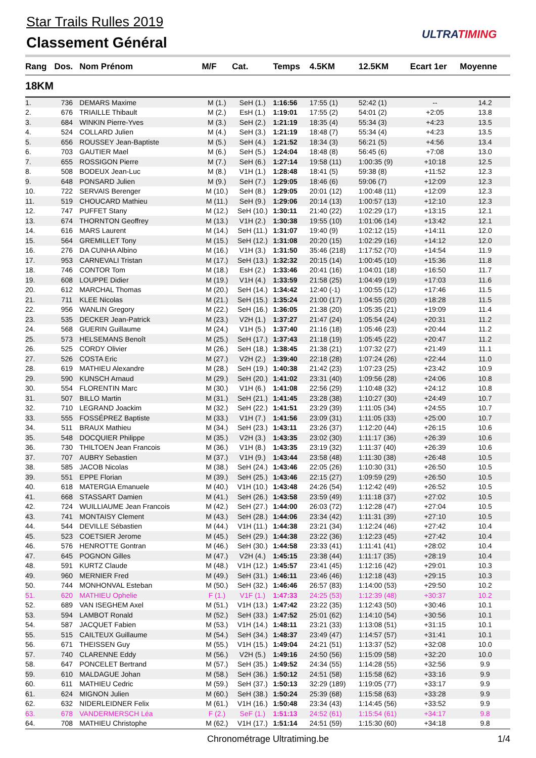Star Trails Rulles 2019
Classement Général ULTRATIMING
| Rang | Dos. | Nom Prénom | M/F | Cat. | Temps | 4.5KM | 12.5KM | Ecart 1er | Moyenne |
| --- | --- | --- | --- | --- | --- | --- | --- | --- | --- |
| 18KM | | | | | | | | | |
| 1. | 736 | DEMARS Maxime | M (1.) | SeH (1.) | 1:16:56 | 17:55 (1) | 52:42 (1) | -- | 14.2 |
| 2. | 676 | TRIAILLE Thibault | M (2.) | EsH (1.) | 1:19:01 | 17:55 (2) | 54:01 (2) | +2:05 | 13.8 |
| 3. | 684 | WINKIN Pierre-Yves | M (3.) | SeH (2.) | 1:21:19 | 18:35 (4) | 55:34 (3) | +4:23 | 13.5 |
| 4. | 524 | COLLARD Julien | M (4.) | SeH (3.) | 1:21:19 | 18:48 (7) | 55:34 (4) | +4:23 | 13.5 |
| 5. | 656 | ROUSSEY Jean-Baptiste | M (5.) | SeH (4.) | 1:21:52 | 18:34 (3) | 56:21 (5) | +4:56 | 13.4 |
| 6. | 703 | GAUTIER Mael | M (6.) | SeH (5.) | 1:24:04 | 18:48 (8) | 56:45 (6) | +7:08 | 13.0 |
| 7. | 655 | ROSSIGON Pierre | M (7.) | SeH (6.) | 1:27:14 | 19:58 (11) | 1:00:35 (9) | +10:18 | 12.5 |
| 8. | 508 | BODEUX Jean-Luc | M (8.) | V1H (1.) | 1:28:48 | 18:41 (5) | 59:38 (8) | +11:52 | 12.3 |
| 9. | 648 | PONSARD Julien | M (9.) | SeH (7.) | 1:29:05 | 18:46 (6) | 59:06 (7) | +12:09 | 12.3 |
| 10. | 722 | SERVAIS Berenger | M (10.) | SeH (8.) | 1:29:05 | 20:01 (12) | 1:00:48 (11) | +12:09 | 12.3 |
| 11. | 519 | CHOUCARD Mathieu | M (11.) | SeH (9.) | 1:29:06 | 20:14 (13) | 1:00:57 (13) | +12:10 | 12.3 |
| 12. | 747 | PUFFET Stany | M (12.) | SeH (10.) | 1:30:11 | 21:40 (22) | 1:02:29 (17) | +13:15 | 12.1 |
| 13. | 674 | THORNTON Geoffrey | M (13.) | V1H (2.) | 1:30:38 | 19:55 (10) | 1:01:06 (14) | +13:42 | 12.1 |
| 14. | 616 | MARS Laurent | M (14.) | SeH (11.) | 1:31:07 | 19:40 (9) | 1:02:12 (15) | +14:11 | 12.0 |
| 15. | 564 | GREMILLET Tony | M (15.) | SeH (12.) | 1:31:08 | 20:20 (15) | 1:02:29 (16) | +14:12 | 12.0 |
| 16. | 276 | DA CUNHA Albino | M (16.) | V1H (3.) | 1:31:50 | 35:46 (218) | 1:17:52 (70) | +14:54 | 11.9 |
| 17. | 953 | CARNEVALI Tristan | M (17.) | SeH (13.) | 1:32:32 | 20:15 (14) | 1:00:45 (10) | +15:36 | 11.8 |
| 18. | 746 | CONTOR Tom | M (18.) | EsH (2.) | 1:33:46 | 20:41 (16) | 1:04:01 (18) | +16:50 | 11.7 |
| 19. | 608 | LOUPPE Didier | M (19.) | V1H (4.) | 1:33:59 | 21:58 (25) | 1:04:49 (19) | +17:03 | 11.6 |
| 20. | 612 | MARCHAL Thomas | M (20.) | SeH (14.) | 1:34:42 | 12:40 (-1) | 1:00:55 (12) | +17:46 | 11.5 |
| 21. | 711 | KLEE Nicolas | M (21.) | SeH (15.) | 1:35:24 | 21:00 (17) | 1:04:55 (20) | +18:28 | 11.5 |
| 22. | 956 | WANLIN Gregory | M (22.) | SeH (16.) | 1:36:05 | 21:38 (20) | 1:05:35 (21) | +19:09 | 11.4 |
| 23. | 535 | DECKER Jean-Patrick | M (23.) | V2H (1.) | 1:37:27 | 21:47 (24) | 1:05:54 (24) | +20:31 | 11.2 |
| 24. | 568 | GUERIN Guillaume | M (24.) | V1H (5.) | 1:37:40 | 21:16 (18) | 1:05:46 (23) | +20:44 | 11.2 |
| 25. | 573 | HELSEMANS Benoît | M (25.) | SeH (17.) | 1:37:43 | 21:18 (19) | 1:05:45 (22) | +20:47 | 11.2 |
| 26. | 525 | CORDY Olivier | M (26.) | SeH (18.) | 1:38:45 | 21:38 (21) | 1:07:32 (27) | +21:49 | 11.1 |
| 27. | 526 | COSTA Eric | M (27.) | V2H (2.) | 1:39:40 | 22:18 (28) | 1:07:24 (26) | +22:44 | 11.0 |
| 28. | 619 | MATHIEU Alexandre | M (28.) | SeH (19.) | 1:40:38 | 21:42 (23) | 1:07:23 (25) | +23:42 | 10.9 |
| 29. | 590 | KUNSCH Arnaud | M (29.) | SeH (20.) | 1:41:02 | 23:31 (40) | 1:09:56 (28) | +24:06 | 10.8 |
| 30. | 554 | FLORENTIN Marc | M (30.) | V1H (6.) | 1:41:08 | 22:56 (29) | 1:10:48 (32) | +24:12 | 10.8 |
| 31. | 507 | BILLO Martin | M (31.) | SeH (21.) | 1:41:45 | 23:28 (38) | 1:10:27 (30) | +24:49 | 10.7 |
| 32. | 710 | LEGRAND Joackim | M (32.) | SeH (22.) | 1:41:51 | 23:29 (39) | 1:11:05 (34) | +24:55 | 10.7 |
| 33. | 555 | FOSSÉPREZ Baptiste | M (33.) | V1H (7.) | 1:41:56 | 23:09 (31) | 1:11:05 (33) | +25:00 | 10.7 |
| 34. | 511 | BRAUX Mathieu | M (34.) | SeH (23.) | 1:43:11 | 23:26 (37) | 1:12:20 (44) | +26:15 | 10.6 |
| 35. | 548 | DOCQUIER Philippe | M (35.) | V2H (3.) | 1:43:35 | 23:02 (30) | 1:11:17 (36) | +26:39 | 10.6 |
| 36. | 730 | THILTOEN Jean Francois | M (36.) | V1H (8.) | 1:43:35 | 23:19 (32) | 1:11:37 (40) | +26:39 | 10.6 |
| 37. | 707 | AUBRY Sebastien | M (37.) | V1H (9.) | 1:43:44 | 23:58 (48) | 1:11:30 (38) | +26:48 | 10.5 |
| 38. | 585 | JACOB Nicolas | M (38.) | SeH (24.) | 1:43:46 | 22:05 (26) | 1:10:30 (31) | +26:50 | 10.5 |
| 39. | 551 | EPPE Florian | M (39.) | SeH (25.) | 1:43:46 | 22:15 (27) | 1:09:59 (29) | +26:50 | 10.5 |
| 40. | 618 | MATERGIA Emanuele | M (40.) | V1H (10.) | 1:43:48 | 24:26 (54) | 1:12:42 (49) | +26:52 | 10.5 |
| 41. | 668 | STASSART Damien | M (41.) | SeH (26.) | 1:43:58 | 23:59 (49) | 1:11:18 (37) | +27:02 | 10.5 |
| 42. | 724 | WUILLIAUME Jean Francois | M (42.) | SeH (27.) | 1:44:00 | 26:03 (72) | 1:12:28 (47) | +27:04 | 10.5 |
| 43. | 741 | MONTAISY Clement | M (43.) | SeH (28.) | 1:44:06 | 23:34 (42) | 1:11:31 (39) | +27:10 | 10.5 |
| 44. | 544 | DEVILLE Sébastien | M (44.) | V1H (11.) | 1:44:38 | 23:21 (34) | 1:12:24 (46) | +27:42 | 10.4 |
| 45. | 523 | COETSIER Jerome | M (45.) | SeH (29.) | 1:44:38 | 23:22 (36) | 1:12:23 (45) | +27:42 | 10.4 |
| 46. | 576 | HENROTTE Gontran | M (46.) | SeH (30.) | 1:44:58 | 23:33 (41) | 1:11:41 (41) | +28:02 | 10.4 |
| 47. | 645 | POGNON Gilles | M (47.) | V2H (4.) | 1:45:15 | 23:38 (44) | 1:11:17 (35) | +28:19 | 10.4 |
| 48. | 591 | KURTZ Claude | M (48.) | V1H (12.) | 1:45:57 | 23:41 (45) | 1:12:16 (42) | +29:01 | 10.3 |
| 49. | 960 | MERNIER Fred | M (49.) | SeH (31.) | 1:46:11 | 23:46 (46) | 1:12:18 (43) | +29:15 | 10.3 |
| 50. | 744 | MONHONVAL Esteban | M (50.) | SeH (32.) | 1:46:46 | 26:57 (83) | 1:14:00 (53) | +29:50 | 10.2 |
| 51. | 620 | MATHIEU Ophelie | F (1.) | V1F (1.) | 1:47:33 | 24:25 (53) | 1:12:39 (48) | +30:37 | 10.2 |
| 52. | 689 | VAN ISEGHEM Axel | M (51.) | V1H (13.) | 1:47:42 | 23:22 (35) | 1:12:43 (50) | +30:46 | 10.1 |
| 53. | 594 | LAMBOT Ronald | M (52.) | SeH (33.) | 1:47:52 | 25:01 (62) | 1:14:10 (54) | +30:56 | 10.1 |
| 54. | 587 | JACQUET Fabien | M (53.) | V1H (14.) | 1:48:11 | 23:21 (33) | 1:13:08 (51) | +31:15 | 10.1 |
| 55. | 515 | CAILTEUX Guillaume | M (54.) | SeH (34.) | 1:48:37 | 23:49 (47) | 1:14:57 (57) | +31:41 | 10.1 |
| 56. | 671 | THEISSEN Guy | M (55.) | V1H (15.) | 1:49:04 | 24:21 (51) | 1:13:37 (52) | +32:08 | 10.0 |
| 57. | 740 | CLARENNE Eddy | M (56.) | V2H (5.) | 1:49:16 | 24:50 (56) | 1:15:09 (58) | +32:20 | 10.0 |
| 58. | 647 | PONCELET Bertrand | M (57.) | SeH (35.) | 1:49:52 | 24:34 (55) | 1:14:28 (55) | +32:56 | 9.9 |
| 59. | 610 | MALDAGUE Johan | M (58.) | SeH (36.) | 1:50:12 | 24:51 (58) | 1:15:58 (62) | +33:16 | 9.9 |
| 60. | 611 | MATHIEU Cedric | M (59.) | SeH (37.) | 1:50:13 | 32:29 (189) | 1:19:05 (77) | +33:17 | 9.9 |
| 61. | 624 | MIGNON Julien | M (60.) | SeH (38.) | 1:50:24 | 25:39 (68) | 1:15:58 (63) | +33:28 | 9.9 |
| 62. | 632 | NIDERLEIDNER Felix | M (61.) | V1H (16.) | 1:50:48 | 23:34 (43) | 1:14:45 (56) | +33:52 | 9.9 |
| 63. | 678 | VANDERMERSCH Léa | F (2.) | SeF (1.) | 1:51:13 | 24:52 (61) | 1:15:54 (61) | +34:17 | 9.8 |
| 64. | 708 | MATHIEU Christophe | M (62.) | V1H (17.) | 1:51:14 | 24:51 (59) | 1:15:30 (60) | +34:18 | 9.8 |
Chronométrage Ultratiming.be 1/4